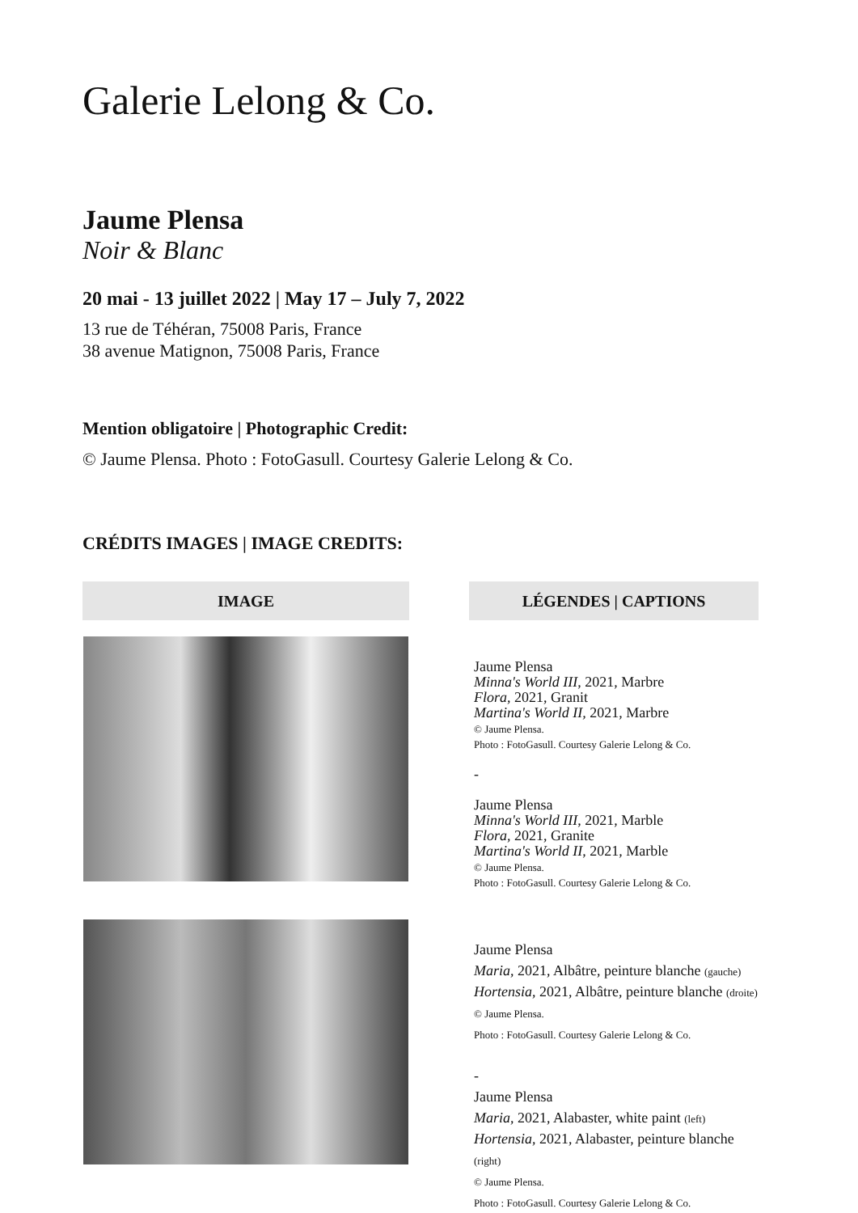Galerie Lelong & Co.
Jaume Plensa
Noir & Blanc
20 mai - 13 juillet 2022 | May 17 – July 7, 2022
13 rue de Téhéran, 75008 Paris, France
38 avenue Matignon, 75008 Paris, France
Mention obligatoire | Photographic Credit:
© Jaume Plensa. Photo : FotoGasull. Courtesy Galerie Lelong & Co.
CRÉDITS IMAGES | IMAGE CREDITS:
| IMAGE | | LÉGENDES / CAPTIONS |
| --- | --- | --- |
| | | Jaume Plensa Minna's World III , 2021, Marbre Flora , 2021, Granit Martina's World II, 2021, Marbre © Jaume Plensa. Photo : FotoGasull. Courtesy Galerie Lelong & Co. - Jaume Plensa Minna's World III , 2021, Marble Flora , 2021, Granite Martina's World II , 2021, Marble © Jaume Plensa. Photo : FotoGasull. Courtesy Galerie Lelong & Co. |
| | | Jaume Plensa Maria , 2021, Albâtre, peinture blanche (gauche) Hortensia , 2021, Albâtre, peinture blanche (droite) © Jaume Plensa. Photo : FotoGasull. Courtesy Galerie Lelong & Co. - Jaume Plensa Maria , 2021, Alabaster, white paint (left) Hortensia , 2021, Alabaster, peinture blanche (right) © Jaume Plensa. Photo : FotoGasull. Courtesy Galerie Lelong & Co. |